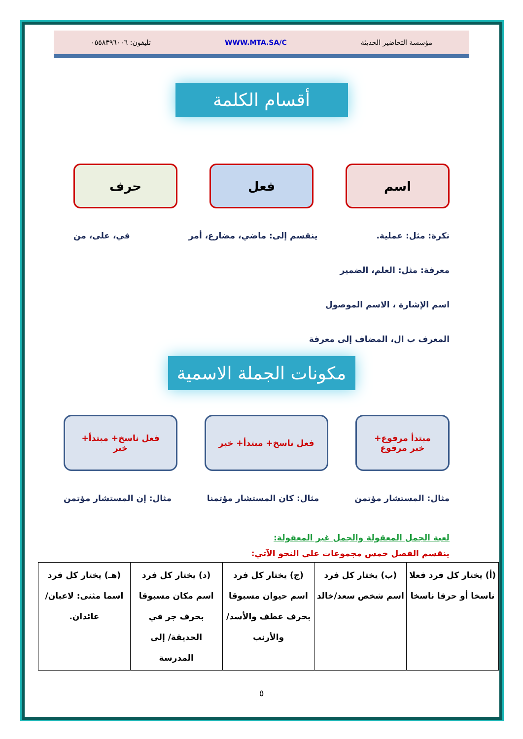مؤسسة التحاضير الحديثة WWW.MTA.SA/C تليفون: ٠٥٥٨٣٩٦٠٠٦
أقسام الكلمة
اسم فعل حرف
نكرة: مثل: عملية. ينقسم إلى: ماضي، مضارع، أمر في، على، من
معرفة: مثل: العلم، الضمير
اسم الإشارة ، الاسم الموصول
المعرف ب ال، المضاف إلى معرفة
مكونات الجملة الاسمية
مبتدأ مرفوع+
خبر مرفوع
فعل ناسخ+ مبتدأ+ خبر فعل ناسخ+ مبتدأ+
خبر
مثال: المستشار مؤتمن مثال: كان المستشار مؤتمنا مثال: إن المستشار مؤتمن
لعبة الجمل المعقولة والجمل غير المعقولة:
ينقسم الفصل خمس مجموعات على النحو الآتي:
| (أ) يختار كل فرد فعلا ناسخا أو حرفا ناسخا | (ب) يختار كل فرد اسم شخص سعد/خالد | (ج) يختار كل فرد اسم حيوان مسبوقا بحرف عطف والأسد/ والأرنب | (د) يختار كل فرد اسم مكان مسبوقا بحرف جر في الحديقة/ إلى المدرسة | (هـ) يختار كل فرد اسما مثنى: لاعبان/ عائدان. |
٥